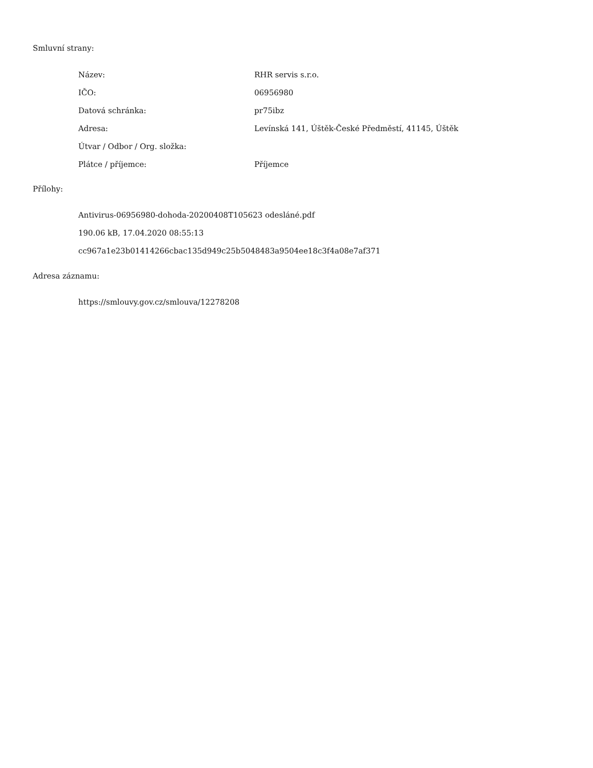Smluvní strany:
| Název: | RHR servis s.r.o. |
| IČO: | 06956980 |
| Datová schránka: | pr75ibz |
| Adresa: | Levínská 141, Úštěk-České Předměstí, 41145, Úštěk |
| Útvar / Odbor / Org. složka: | |
| Plátce / příjemce: | Příjemce |
Přílohy:
Antivirus-06956980-dohoda-20200408T105623 odesláné.pdf
190.06 kB, 17.04.2020 08:55:13
cc967a1e23b01414266cbac135d949c25b5048483a9504ee18c3f4a08e7af371
Adresa záznamu:
https://smlouvy.gov.cz/smlouva/12278208